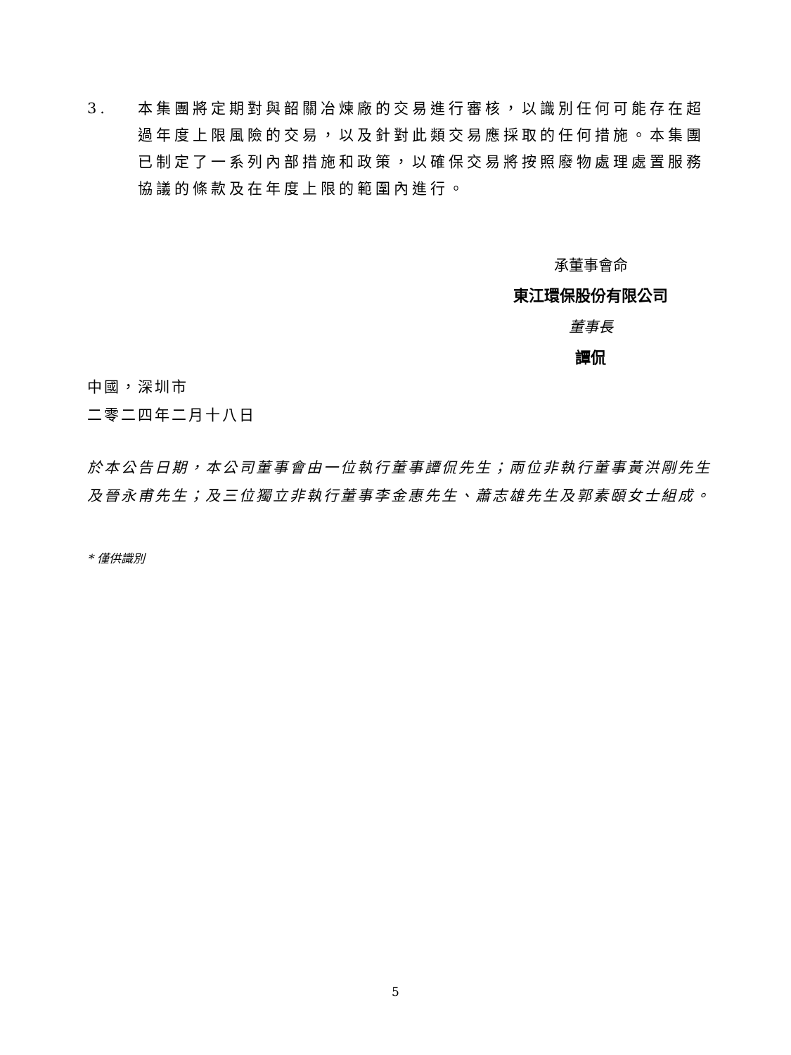3. 本集團將定期對與韶關冶煉廠的交易進行審核，以識別任何可能存在超過年度上限風險的交易，以及針對此類交易應採取的任何措施。本集團已制定了一系列內部措施和政策，以確保交易將按照廢物處理處置服務協議的條款及在年度上限的範圍內進行。
承董事會命
東江環保股份有限公司
董事長
譚侃
中國，深圳市
二零二四年二月十八日
於本公告日期，本公司董事會由一位執行董事譚侃先生；兩位非執行董事黃洪剛先生及晉永甫先生；及三位獨立非執行董事李金惠先生、蕭志雄先生及郭素頤女士組成。
* 僅供識別
5